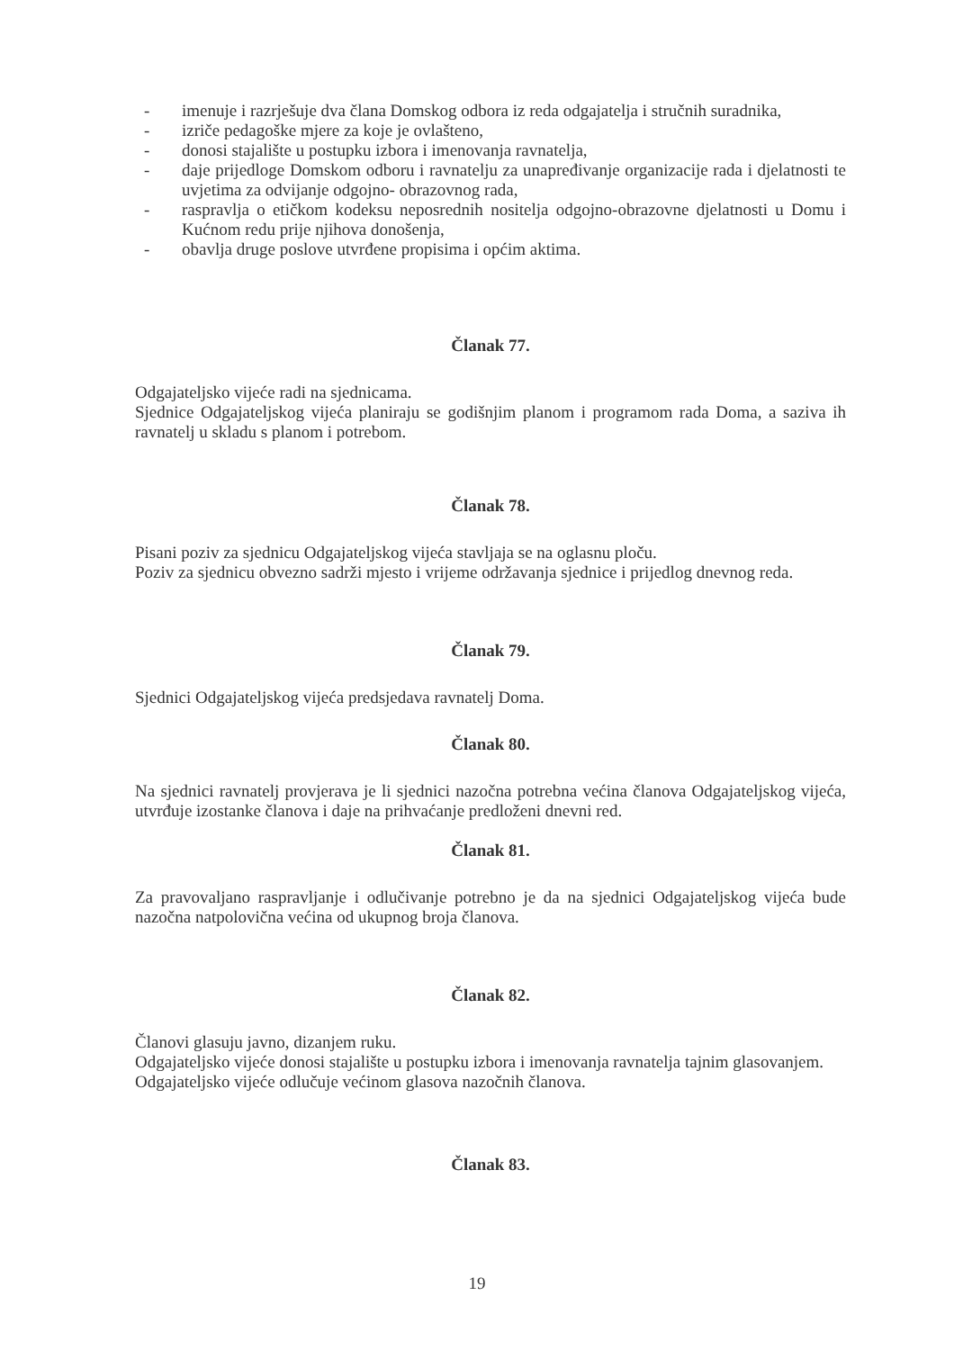- imenuje i razrješuje dva člana Domskog odbora iz reda odgajatelja i stručnih suradnika,
- izriče pedagoške mjere za koje je ovlašteno,
- donosi stajalište u postupku izbora i imenovanja ravnatelja,
- daje prijedloge Domskom odboru i ravnatelju za unapređivanje organizacije rada i djelatnosti te uvjetima za odvijanje odgojno- obrazovnog rada,
- raspravlja o etičkom kodeksu neposrednih nositelja odgojno-obrazovne djelatnosti u Domu i Kućnom redu prije njihova donošenja,
- obavlja druge poslove utvrđene propisima i općim aktima.
Članak 77.
Odgajateljsko vijeće radi na sjednicama.
Sjednice Odgajateljskog vijeća planiraju se godišnjim planom i programom rada Doma, a saziva ih ravnatelj u skladu s planom i potrebom.
Članak 78.
Pisani poziv za sjednicu Odgajateljskog vijeća stavljaja se na oglasnu ploču.
Poziv za sjednicu obvezno sadrži mjesto i vrijeme održavanja sjednice i prijedlog dnevnog reda.
Članak 79.
Sjednici Odgajateljskog vijeća predsjedava ravnatelj Doma.
Članak 80.
Na sjednici ravnatelj provjerava je li sjednici nazočna potrebna većina članova Odgajateljskog vijeća, utvrđuje izostanke članova i daje na prihvaćanje predloženi dnevni red.
Članak 81.
Za pravovaljano raspravljanje i odlučivanje potrebno je da na sjednici Odgajateljskog vijeća bude nazočna natpolovična većina od ukupnog broja članova.
Članak 82.
Članovi glasuju javno, dizanjem ruku.
Odgajateljsko vijeće donosi stajalište u postupku izbora i imenovanja ravnatelja tajnim glasovanjem.
Odgajateljsko vijeće odlučuje većinom glasova nazočnih članova.
Članak 83.
19